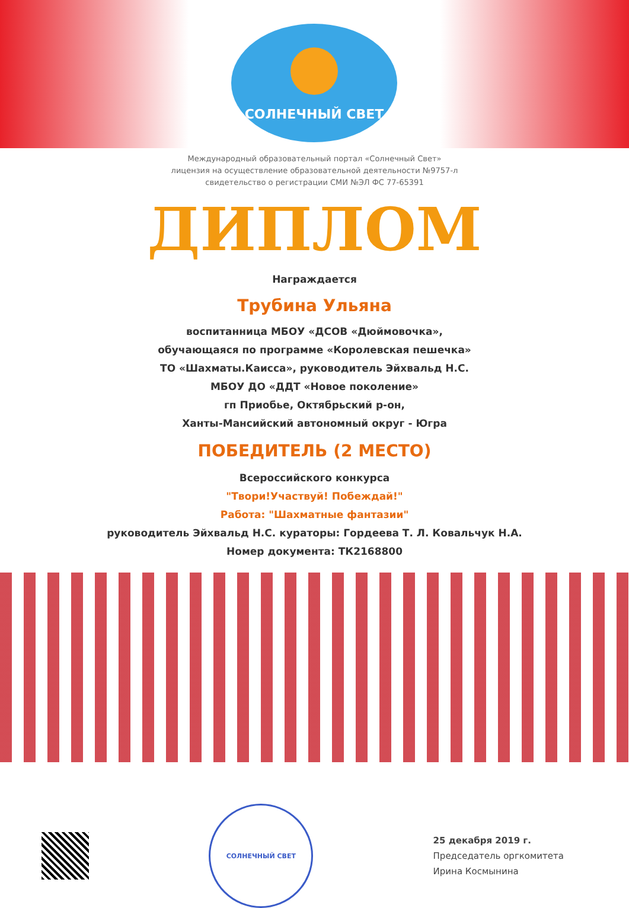СОЛНЕЧНЫЙ СВЕТ
Международный образовательный портал «Солнечный Свет»
лицензия на осуществление образовательной деятельности №9757-л
свидетельство о регистрации СМИ №ЭЛ ФС 77-65391
ДИПЛОМ
Награждается
Трубина Ульяна
воспитанница МБОУ «ДСОВ «Дюймовочка»,
обучающаяся по программе «Королевская пешечка»
ТО «Шахматы.Каисса», руководитель Эйхвальд Н.С.
МБОУ ДО «ДДТ «Новое поколение»
гп Приобье, Октябрьский р-он,
Ханты-Мансийский автономный округ - Югра
ПОБЕДИТЕЛЬ (2 МЕСТО)
Всероссийского конкурса
"Твори!Участвуй! Побеждай!"
Работа: "Шахматные фантазии"
руководитель Эйхвальд Н.С. кураторы: Гордеева Т. Л. Ковальчук Н.А.
Номер документа: ТК2168800
СОЛНЕЧНЫЙ СВЕТ
25 декабря 2019 г.
Председатель оргкомитета
Ирина Космынина